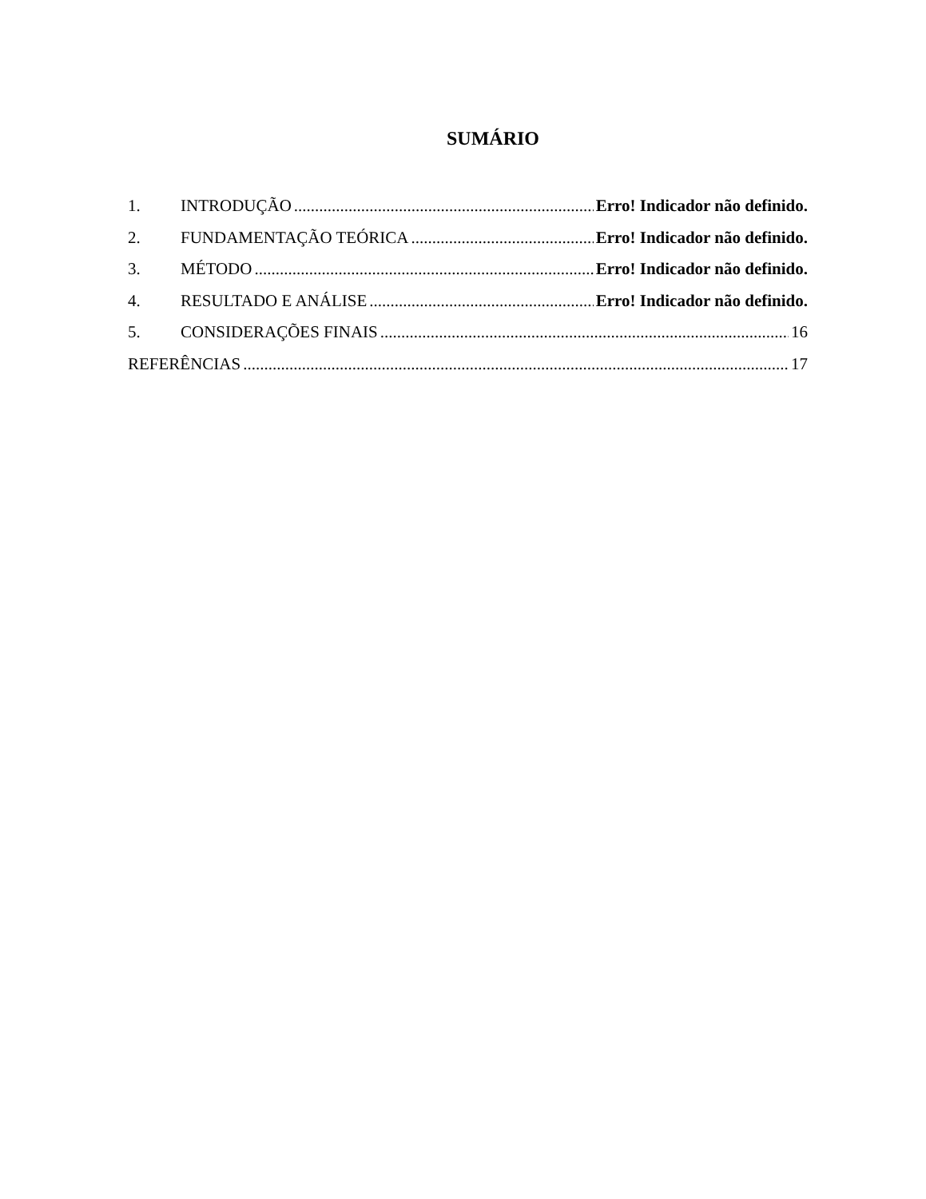SUMÁRIO
1. INTRODUÇÃO Erro! Indicador não definido.
2. FUNDAMENTAÇÃO TEÓRICA Erro! Indicador não definido.
3. MÉTODO Erro! Indicador não definido.
4. RESULTADO E ANÁLISE Erro! Indicador não definido.
5. CONSIDERAÇÕES FINAIS 16
REFERÊNCIAS 17